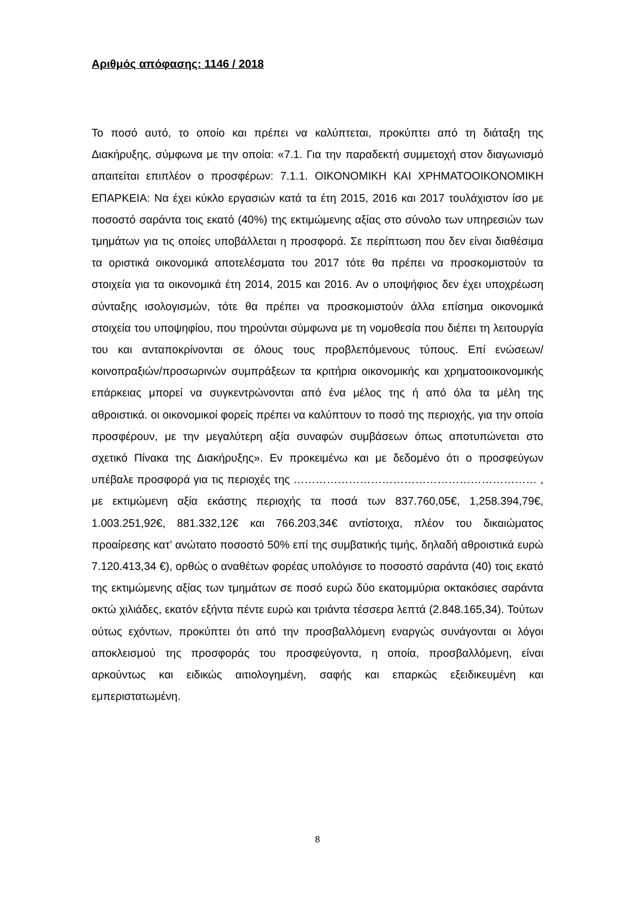Αριθμός απόφασης: 1146 / 2018
Το ποσό αυτό, το οποίο και πρέπει να καλύπτεται, προκύπτει από τη διάταξη της Διακήρυξης, σύμφωνα με την οποία: «7.1. Για την παραδεκτή συμμετοχή στον διαγωνισμό απαιτείται επιπλέον ο προσφέρων: 7.1.1. ΟΙΚΟΝΟΜΙΚΗ ΚΑΙ ΧΡΗΜΑΤΟΟΙΚΟΝΟΜΙΚΗ ΕΠΑΡΚΕΙΑ: Να έχει κύκλο εργασιών κατά τα έτη 2015, 2016 και 2017 τουλάχιστον ίσο με ποσοστό σαράντα τοις εκατό (40%) της εκτιμώμενης αξίας στο σύνολο των υπηρεσιών των τμημάτων για τις οποίες υποβάλλεται η προσφορά. Σε περίπτωση που δεν είναι διαθέσιμα τα οριστικά οικονομικά αποτελέσματα του 2017 τότε θα πρέπει να προσκομιστούν τα στοιχεία για τα οικονομικά έτη 2014, 2015 και 2016. Αν ο υποψήφιος δεν έχει υποχρέωση σύνταξης ισολογισμών, τότε θα πρέπει να προσκομιστούν άλλα επίσημα οικονομικά στοιχεία του υποψηφίου, που τηρούνται σύμφωνα με τη νομοθεσία που διέπει τη λειτουργία του και ανταποκρίνονται σε όλους τους προβλεπόμενους τύπους. Επί ενώσεων/κοινοπραξιών/προσωρινών συμπράξεων τα κριτήρια οικονομικής και χρηματοοικονομικής επάρκειας μπορεί να συγκεντρώνονται από ένα μέλος της ή από όλα τα μέλη της αθροιστικά. οι οικονομικοί φορείς πρέπει να καλύπτουν το ποσό της περιοχής, για την οποία προσφέρουν, με την μεγαλύτερη αξία συναφών συμβάσεων όπως αποτυπώνεται στο σχετικό Πίνακα της Διακήρυξης». Εν προκειμένω και με δεδομένο ότι ο προσφεύγων υπέβαλε προσφορά για τις περιοχές της ………………………………………………………… , με εκτιμώμενη αξία εκάστης περιοχής τα ποσά των 837.760,05€, 1,258.394,79€, 1.003.251,92€, 881.332,12€ και 766.203,34€ αντίστοιχα, πλέον του δικαιώματος προαίρεσης κατ’ ανώτατο ποσοστό 50% επί της συμβατικής τιμής, δηλαδή αθροιστικά ευρώ 7.120.413,34 €), ορθώς ο αναθέτων φορέας υπολόγισε το ποσοστό σαράντα (40) τοις εκατό της εκτιμώμενης αξίας των τμημάτων σε ποσό ευρώ δύο εκατομμύρια οκτακόσιες σαράντα οκτώ χιλιάδες, εκατόν εξήντα πέντε ευρώ και τριάντα τέσσερα λεπτά (2.848.165,34). Τούτων ούτως εχόντων, προκύπτει ότι από την προσβαλλόμενη εναργώς συνάγονται οι λόγοι αποκλεισμού της προσφοράς του προσφεύγοντα, η οποία, προσβαλλόμενη, είναι αρκούντως και ειδικώς αιτιολογημένη, σαφής και επαρκώς εξειδικευμένη και εμπεριστατωμένη.
8